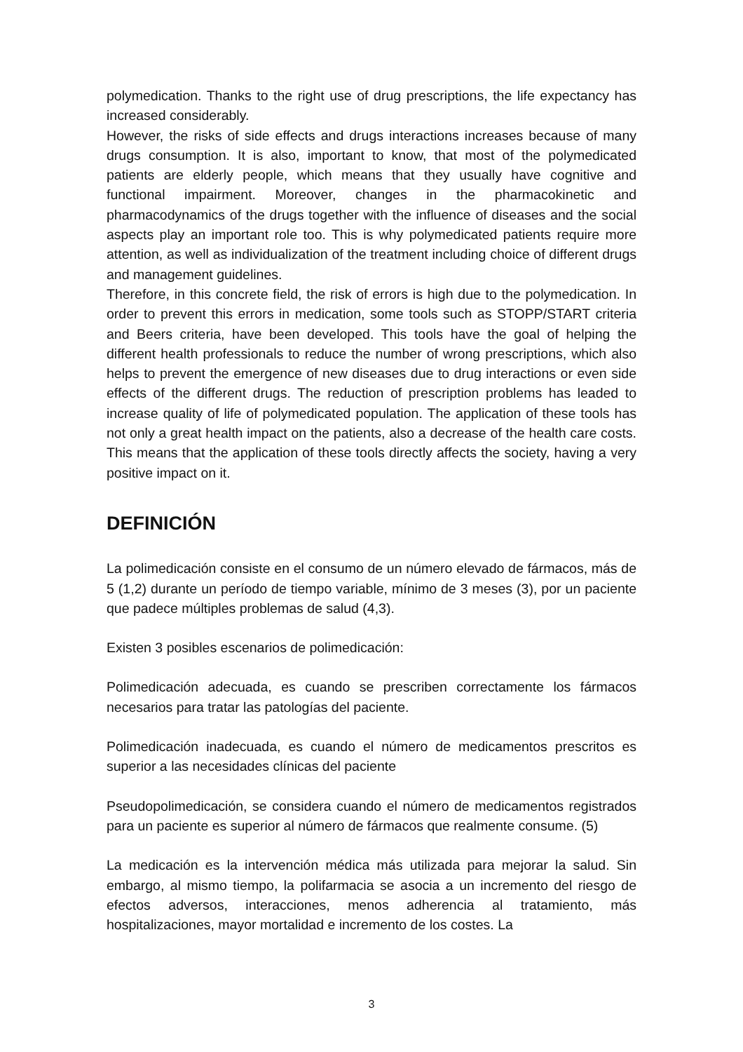polymedication. Thanks to the right use of drug prescriptions, the life expectancy has increased considerably.
However, the risks of side effects and drugs interactions increases because of many drugs consumption. It is also, important to know, that most of the polymedicated patients are elderly people, which means that they usually have cognitive and functional impairment. Moreover, changes in the pharmacokinetic and pharmacodynamics of the drugs together with the influence of diseases and the social aspects play an important role too. This is why polymedicated patients require more attention, as well as individualization of the treatment including choice of different drugs and management guidelines.
Therefore, in this concrete field, the risk of errors is high due to the polymedication. In order to prevent this errors in medication, some tools such as STOPP/START criteria and Beers criteria, have been developed. This tools have the goal of helping the different health professionals to reduce the number of wrong prescriptions, which also helps to prevent the emergence of new diseases due to drug interactions or even side effects of the different drugs. The reduction of prescription problems has leaded to increase quality of life of polymedicated population. The application of these tools has not only a great health impact on the patients, also a decrease of the health care costs. This means that the application of these tools directly affects the society, having a very positive impact on it.
DEFINICIÓN
La polimedicación consiste en el consumo de un número elevado de fármacos, más de 5 (1,2) durante un período de tiempo variable, mínimo de 3 meses (3), por un paciente que padece múltiples problemas de salud (4,3).
Existen 3 posibles escenarios de polimedicación:
Polimedicación adecuada, es cuando se prescriben correctamente los fármacos necesarios para tratar las patologías del paciente.
Polimedicación inadecuada, es cuando el número de medicamentos prescritos es superior a las necesidades clínicas del paciente
Pseudopolimedicación, se considera cuando el número de medicamentos registrados para un paciente es superior al número de fármacos que realmente consume. (5)
La medicación es la intervención médica más utilizada para mejorar la salud. Sin embargo, al mismo tiempo, la polifarmacia se asocia a un incremento del riesgo de efectos adversos, interacciones, menos adherencia al tratamiento, más hospitalizaciones, mayor mortalidad e incremento de los costes. La
3